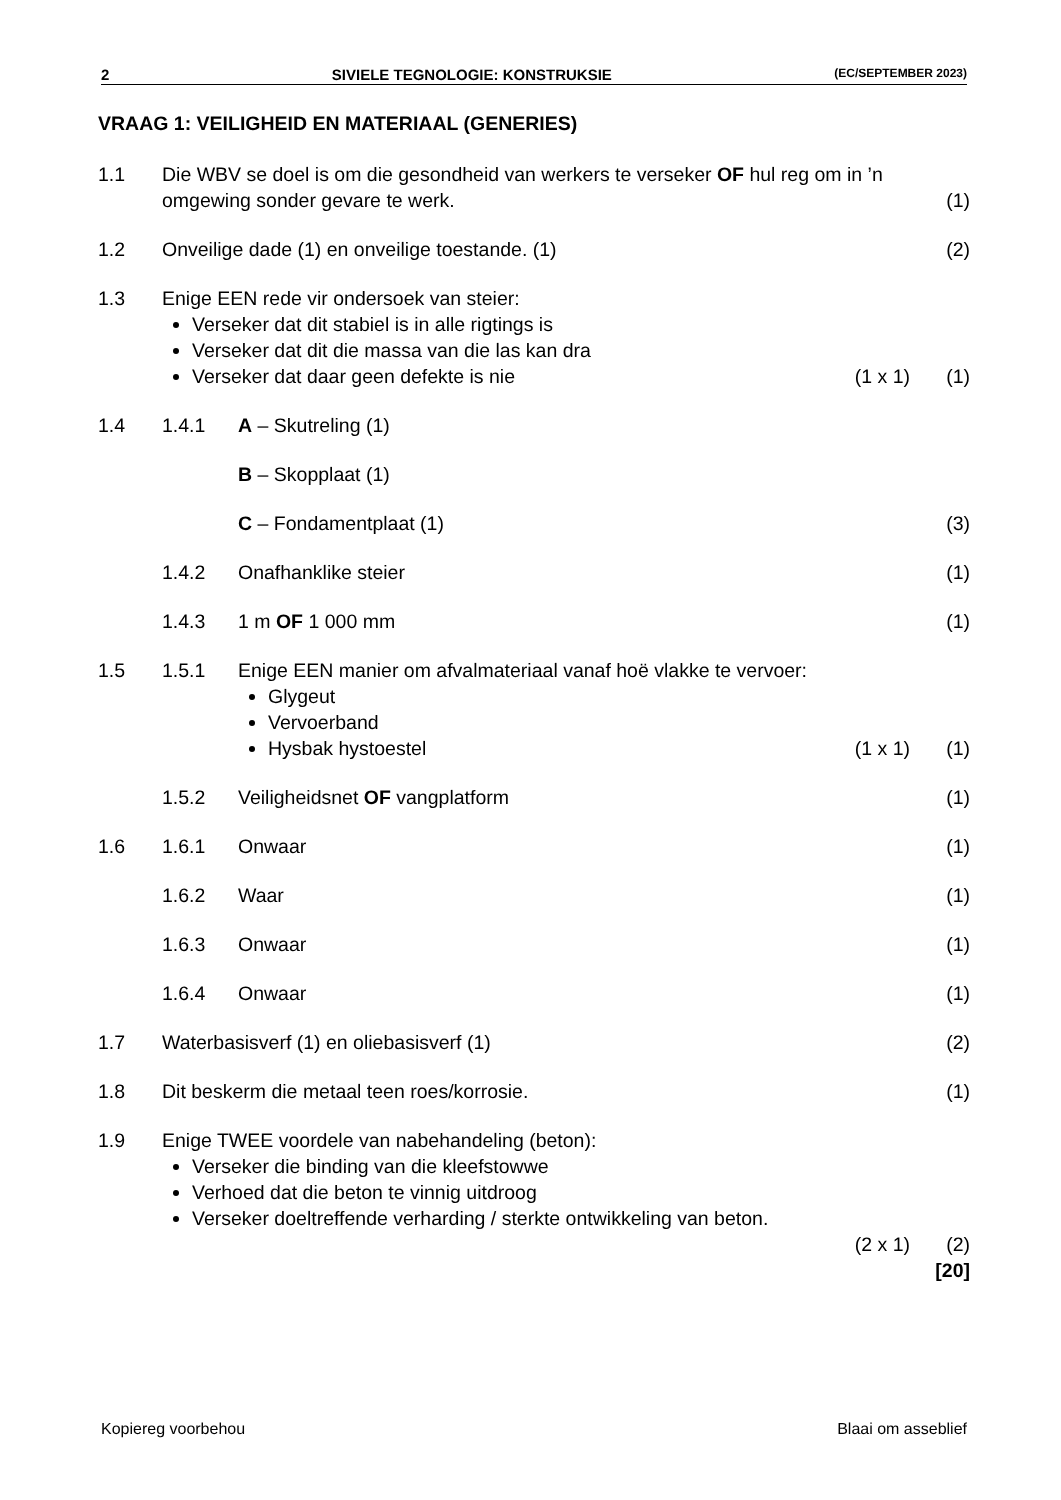2 SIVIELE TEGNOLOGIE: KONSTRUKSIE (EC/SEPTEMBER 2023)
VRAAG 1: VEILIGHEID EN MATERIAAL (GENERIES)
1.1 Die WBV se doel is om die gesondheid van werkers te verseker OF hul reg om in ’n omgewing sonder gevare te werk. (1)
1.2 Onveilige dade (1) en onveilige toestande. (1) (2)
1.3 Enige EEN rede vir ondersoek van steier:
Verseker dat dit stabiel is in alle rigtings is
Verseker dat dit die massa van die las kan dra
Verseker dat daar geen defekte is nie
(1 x 1) (1)
1.4 1.4.1 A – Skutreling (1)
B – Skopplaat (1)
C – Fondamentplaat (1) (3)
1.4.2 Onafhanklike steier (1)
1.4.3 1 m OF 1 000 mm (1)
1.5 1.5.1 Enige EEN manier om afvalmateriaal vanaf hoë vlakke te vervoer:
Glygeut
Vervoerband
Hysbak hystoestel
(1 x 1) (1)
1.5.2 Veiligheidsnet OF vangplatform (1)
1.6 1.6.1 Onwaar (1)
1.6.2 Waar (1)
1.6.3 Onwaar (1)
1.6.4 Onwaar (1)
1.7 Waterbasisverf (1) en oliebasisverf (1) (2)
1.8 Dit beskerm die metaal teen roes/korrosie. (1)
1.9 Enige TWEE voordele van nabehandeling (beton):
Verseker die binding van die kleefstowwe
Verhoed dat die beton te vinnig uitdroog
Verseker doeltreffende verharding / sterkte ontwikkeling van beton.
(2 x 1) (2)
[20]
Kopiereg voorbehou Blaai om asseblief